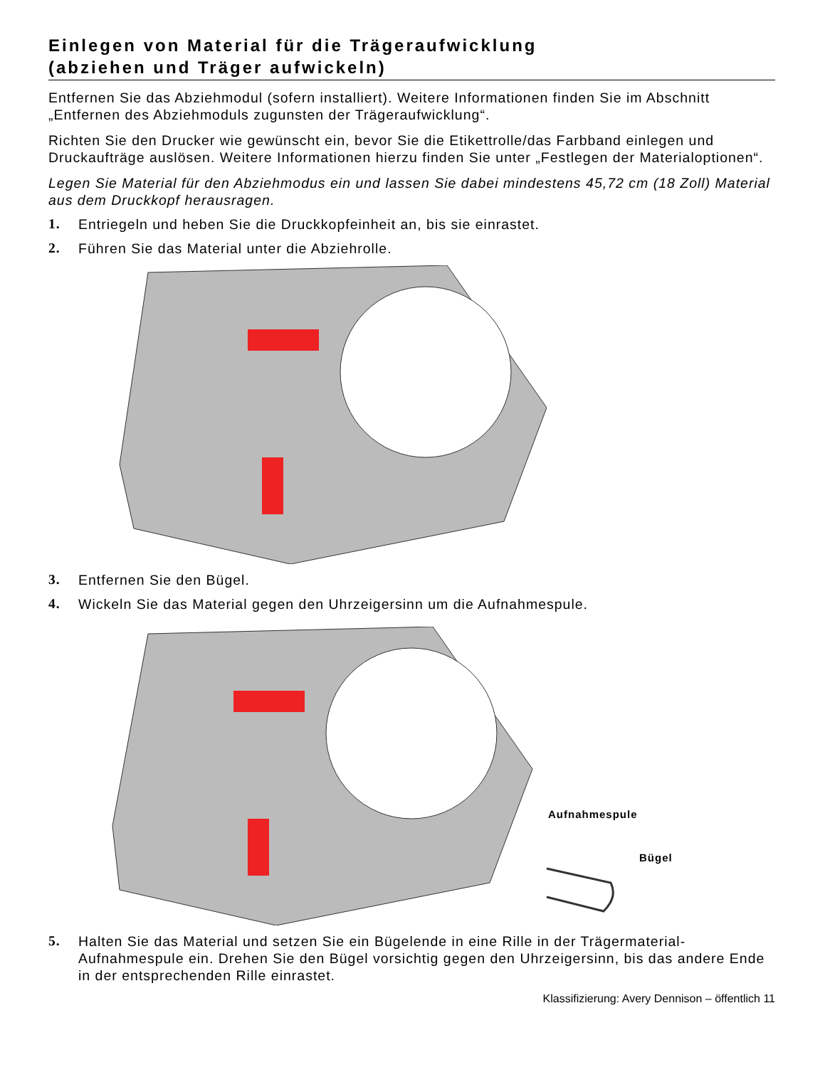Einlegen von Material für die Trägeraufwicklung
(abziehen und Träger aufwickeln)
Entfernen Sie das Abziehmodul (sofern installiert). Weitere Informationen finden Sie im Abschnitt „Entfernen des Abziehmoduls zugunsten der Trägeraufwicklung“.
Richten Sie den Drucker wie gewünscht ein, bevor Sie die Etikettrolle/das Farbband einlegen und Druckaufträge auslösen. Weitere Informationen hierzu finden Sie unter „Festlegen der Materialoptionen“.
Legen Sie Material für den Abziehmodus ein und lassen Sie dabei mindestens 45,72 cm (18 Zoll) Material aus dem Druckkopf herausragen.
1. Entriegeln und heben Sie die Druckkopfeinheit an, bis sie einrastet.
2. Führen Sie das Material unter die Abziehrolle.
3. Entfernen Sie den Bügel.
4. Wickeln Sie das Material gegen den Uhrzeigersinn um die Aufnahmespule.
Aufnahmespule
Bügel
5. Halten Sie das Material und setzen Sie ein Bügelende in eine Rille in der Trägermaterial-Aufnahmespule ein. Drehen Sie den Bügel vorsichtig gegen den Uhrzeigersinn, bis das andere Ende in der entsprechenden Rille einrastet.
Klassifizierung: Avery Dennison – öffentlich 11